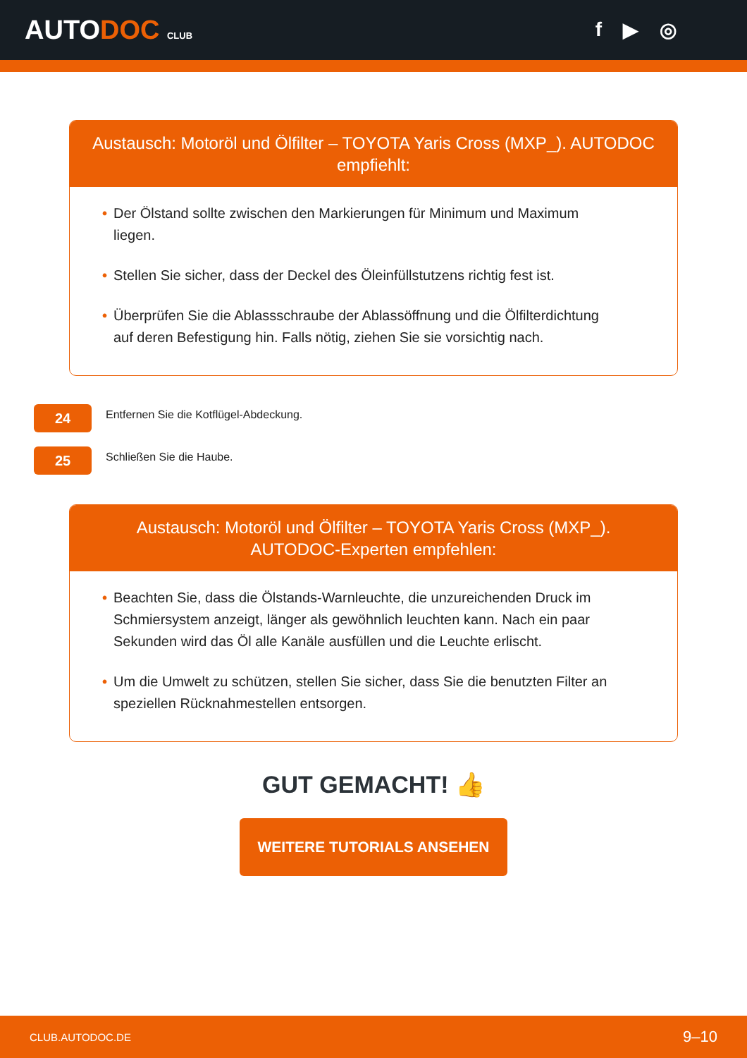AUTODOC CLUB
f ▶ ◎
Austausch: Motoröl und Ölfilter – TOYOTA Yaris Cross (MXP_). AUTODOC empfiehlt:
• Der Ölstand sollte zwischen den Markierungen für Minimum und Maximum liegen.
• Stellen Sie sicher, dass der Deckel des Öleinfüllstutzens richtig fest ist.
• Überprüfen Sie die Ablassschraube der Ablassöffnung und die Ölfilterdichtung auf deren Befestigung hin. Falls nötig, ziehen Sie sie vorsichtig nach.
24
Entfernen Sie die Kotflügel-Abdeckung.
25
Schließen Sie die Haube.
Austausch: Motoröl und Ölfilter – TOYOTA Yaris Cross (MXP_). AUTODOC-Experten empfehlen:
• Beachten Sie, dass die Ölstands-Warnleuchte, die unzureichenden Druck im Schmiersystem anzeigt, länger als gewöhnlich leuchten kann. Nach ein paar Sekunden wird das Öl alle Kanäle ausfüllen und die Leuchte erlischt.
• Um die Umwelt zu schützen, stellen Sie sicher, dass Sie die benutzten Filter an speziellen Rücknahmestellen entsorgen.
GUT GEMACHT! 👍
WEITERE TUTORIALS ANSEHEN
CLUB.AUTODOC.DE 9–10